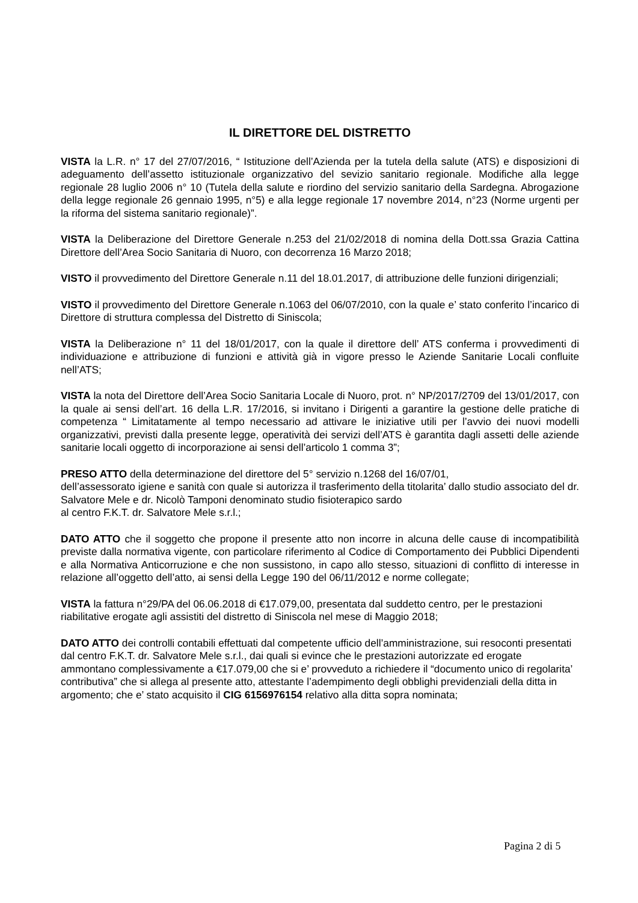IL DIRETTORE DEL DISTRETTO
VISTA la L.R. n° 17 del 27/07/2016, “ Istituzione dell’Azienda per la tutela della salute (ATS) e disposizioni di adeguamento dell’assetto istituzionale organizzativo del sevizio sanitario regionale. Modifiche alla legge regionale 28 luglio 2006 n° 10 (Tutela della salute e riordino del servizio sanitario della Sardegna. Abrogazione della legge regionale 26 gennaio 1995, n°5) e alla legge regionale 17 novembre 2014, n°23 (Norme urgenti per la riforma del sistema sanitario regionale)”.
VISTA la Deliberazione del Direttore Generale n.253 del 21/02/2018 di nomina della Dott.ssa Grazia Cattina Direttore dell’Area Socio Sanitaria di Nuoro, con decorrenza 16 Marzo 2018;
VISTO il provvedimento del Direttore Generale n.11 del 18.01.2017, di attribuzione delle funzioni dirigenziali;
VISTO il provvedimento del Direttore Generale n.1063 del 06/07/2010, con la quale e’ stato conferito l’incarico di Direttore di struttura complessa del Distretto di Siniscola;
VISTA la Deliberazione n° 11 del 18/01/2017, con la quale il direttore dell’ ATS conferma i provvedimenti di individuazione e attribuzione di funzioni e attività già in vigore presso le Aziende Sanitarie Locali confluite nell’ATS;
VISTA la nota del Direttore dell’Area Socio Sanitaria Locale di Nuoro, prot. n° NP/2017/2709 del 13/01/2017, con la quale ai sensi dell’art. 16 della L.R. 17/2016, si invitano i Dirigenti a garantire la gestione delle pratiche di competenza “ Limitatamente al tempo necessario ad attivare le iniziative utili per l’avvio dei nuovi modelli organizzativi, previsti dalla presente legge, operatività dei servizi dell’ATS è garantita dagli assetti delle aziende sanitarie locali oggetto di incorporazione ai sensi dell’articolo 1 comma 3”;
PRESO ATTO della determinazione del direttore del 5° servizio n.1268 del 16/07/01,
dell’assessorato igiene e sanità con quale si autorizza il trasferimento della titolarita’ dallo studio associato del dr. Salvatore Mele e dr. Nicolò Tamponi denominato studio fisioterapico sardo
al centro F.K.T. dr. Salvatore Mele s.r.l.;
DATO ATTO che il soggetto che propone il presente atto non incorre in alcuna delle cause di incompatibilità previste dalla normativa vigente, con particolare riferimento al Codice di Comportamento dei Pubblici Dipendenti e alla Normativa Anticorruzione e che non sussistono, in capo allo stesso, situazioni di conflitto di interesse in relazione all’oggetto dell’atto, ai sensi della Legge 190 del 06/11/2012 e norme collegate;
VISTA la fattura n°29/PA del 06.06.2018 di €17.079,00, presentata dal suddetto centro, per le prestazioni riabilitative erogate agli assistiti del distretto di Siniscola nel mese di Maggio 2018;
DATO ATTO dei controlli contabili effettuati dal competente ufficio dell’amministrazione, sui resoconti presentati dal centro F.K.T. dr. Salvatore Mele s.r.l., dai quali si evince che le prestazioni autorizzate ed erogate ammontano complessivamente a €17.079,00 che si e’ provveduto a richiedere il “documento unico di regolarita’ contributiva” che si allega al presente atto, attestante l’adempimento degli obblighi previdenziali della ditta in argomento; che e’ stato acquisito il CIG 6156976154 relativo alla ditta sopra nominata;
Pagina 2 di 5